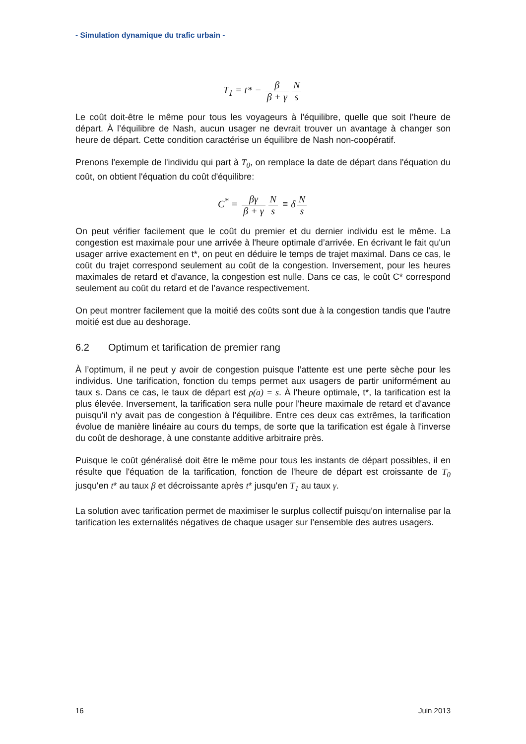- Simulation dynamique du trafic urbain -
T<sub>1</sub> = t* − β β + γ N s
Le coût doit-être le même pour tous les voyageurs à l'équilibre, quelle que soit l’heure de départ. À l’équilibre de Nash, aucun usager ne devrait trouver un avantage à changer son heure de départ. Cette condition caractérise un équilibre de Nash non-coopératif.
Prenons l'exemple de l'individu qui part à T<sub>0</sub>, on remplace la date de départ dans l'équation du coût, on obtient l'équation du coût d'équilibre:
C<sup>*</sup> = βγ β + γ N s ≡ δ N s
On peut vérifier facilement que le coût du premier et du dernier individu est le même. La congestion est maximale pour une arrivée à l'heure optimale d’arrivée. En écrivant le fait qu'un usager arrive exactement en t*, on peut en déduire le temps de trajet maximal. Dans ce cas, le coût du trajet correspond seulement au coût de la congestion. Inversement, pour les heures maximales de retard et d'avance, la congestion est nulle. Dans ce cas, le coût C* correspond seulement au coût du retard et de l’avance respectivement.
On peut montrer facilement que la moitié des coûts sont due à la congestion tandis que l'autre moitié est due au deshorage.
6.2 Optimum et tarification de premier rang
À l’optimum, il ne peut y avoir de congestion puisque l’attente est une perte sèche pour les individus. Une tarification, fonction du temps permet aux usagers de partir uniformément au taux s. Dans ce cas, le taux de départ est ρ(a) = s. À l'heure optimale, t*, la tarification est la plus élevée. Inversement, la tarification sera nulle pour l'heure maximale de retard et d'avance puisqu'il n'y avait pas de congestion à l'équilibre. Entre ces deux cas extrêmes, la tarification évolue de manière linéaire au cours du temps, de sorte que la tarification est égale à l'inverse du coût de deshorage, à une constante additive arbitraire près.
Puisque le coût généralisé doit être le même pour tous les instants de départ possibles, il en résulte que l'équation de la tarification, fonction de l'heure de départ est croissante de T<sub>0</sub> jusqu'en t* au taux β et décroissante après t* jusqu'en T<sub>1</sub> au taux γ.
La solution avec tarification permet de maximiser le surplus collectif puisqu'on internalise par la tarification les externalités négatives de chaque usager sur l’ensemble des autres usagers.
16 Juin 2013